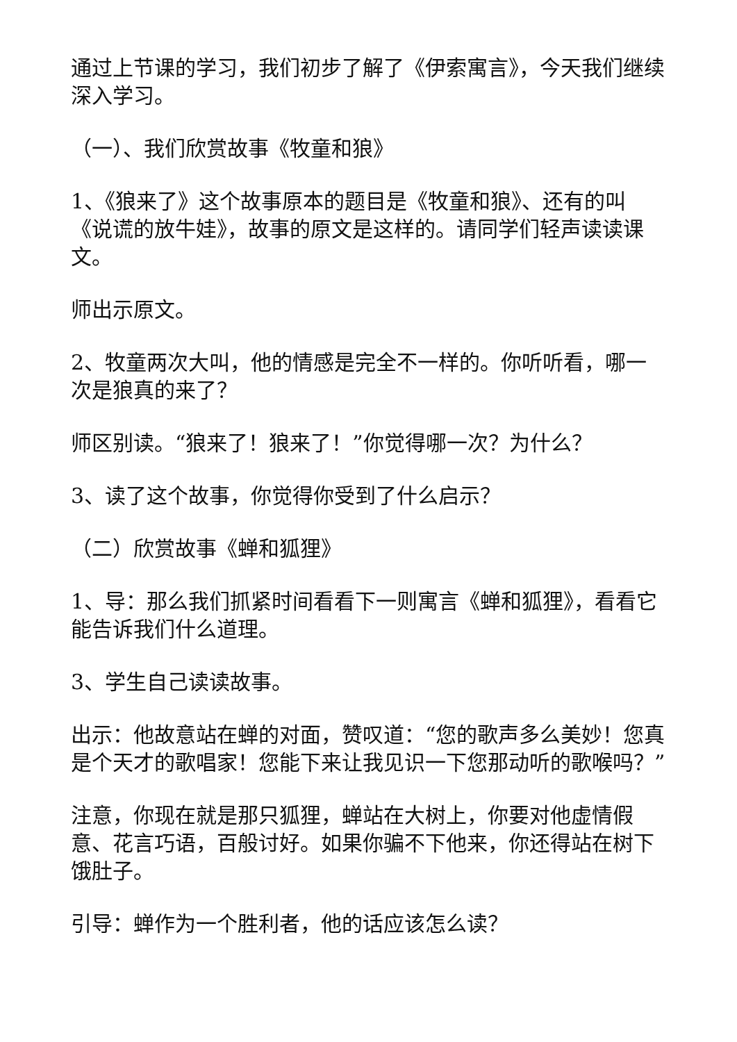通过上节课的学习，我们初步了解了《伊索寓言》，今天我们继续深入学习。
（一）、我们欣赏故事《牧童和狼》
1、《狼来了》这个故事原本的题目是《牧童和狼》、还有的叫《说谎的放牛娃》，故事的原文是这样的。请同学们轻声读读课文。
师出示原文。
2、牧童两次大叫，他的情感是完全不一样的。你听听看，哪一次是狼真的来了？
师区别读。“狼来了！狼来了！”你觉得哪一次？为什么？
3、读了这个故事，你觉得你受到了什么启示？
（二）欣赏故事《蝉和狐狸》
1、导：那么我们抓紧时间看看下一则寓言《蝉和狐狸》，看看它能告诉我们什么道理。
3、学生自己读读故事。
出示：他故意站在蝉的对面，赞叹道：“您的歌声多么美妙！您真是个天才的歌唱家！您能下来让我见识一下您那动听的歌喉吗？”
注意，你现在就是那只狐狸，蝉站在大树上，你要对他虚情假意、花言巧语，百般讨好。如果你骗不下他来，你还得站在树下饿肚子。
引导：蝉作为一个胜利者，他的话应该怎么读？